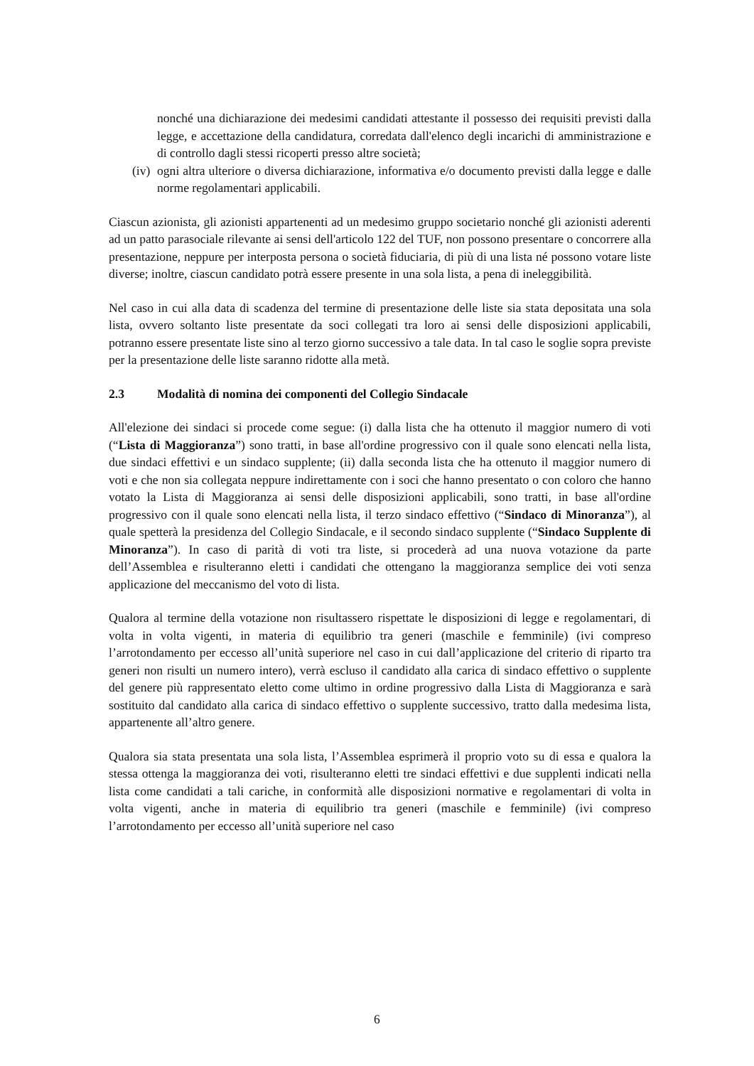nonché una dichiarazione dei medesimi candidati attestante il possesso dei requisiti previsti dalla legge, e accettazione della candidatura, corredata dall'elenco degli incarichi di amministrazione e di controllo dagli stessi ricoperti presso altre società;
(iv) ogni altra ulteriore o diversa dichiarazione, informativa e/o documento previsti dalla legge e dalle norme regolamentari applicabili.
Ciascun azionista, gli azionisti appartenenti ad un medesimo gruppo societario nonché gli azionisti aderenti ad un patto parasociale rilevante ai sensi dell'articolo 122 del TUF, non possono presentare o concorrere alla presentazione, neppure per interposta persona o società fiduciaria, di più di una lista né possono votare liste diverse; inoltre, ciascun candidato potrà essere presente in una sola lista, a pena di ineleggibilità.
Nel caso in cui alla data di scadenza del termine di presentazione delle liste sia stata depositata una sola lista, ovvero soltanto liste presentate da soci collegati tra loro ai sensi delle disposizioni applicabili, potranno essere presentate liste sino al terzo giorno successivo a tale data. In tal caso le soglie sopra previste per la presentazione delle liste saranno ridotte alla metà.
2.3 Modalità di nomina dei componenti del Collegio Sindacale
All'elezione dei sindaci si procede come segue: (i) dalla lista che ha ottenuto il maggior numero di voti (“Lista di Maggioranza”) sono tratti, in base all'ordine progressivo con il quale sono elencati nella lista, due sindaci effettivi e un sindaco supplente; (ii) dalla seconda lista che ha ottenuto il maggior numero di voti e che non sia collegata neppure indirettamente con i soci che hanno presentato o con coloro che hanno votato la Lista di Maggioranza ai sensi delle disposizioni applicabili, sono tratti, in base all'ordine progressivo con il quale sono elencati nella lista, il terzo sindaco effettivo (“Sindaco di Minoranza”), al quale spetterà la presidenza del Collegio Sindacale, e il secondo sindaco supplente (“Sindaco Supplente di Minoranza”). In caso di parità di voti tra liste, si procederà ad una nuova votazione da parte dell’Assemblea e risulteranno eletti i candidati che ottengano la maggioranza semplice dei voti senza applicazione del meccanismo del voto di lista.
Qualora al termine della votazione non risultassero rispettate le disposizioni di legge e regolamentari, di volta in volta vigenti, in materia di equilibrio tra generi (maschile e femminile) (ivi compreso l’arrotondamento per eccesso all’unità superiore nel caso in cui dall’applicazione del criterio di riparto tra generi non risulti un numero intero), verrà escluso il candidato alla carica di sindaco effettivo o supplente del genere più rappresentato eletto come ultimo in ordine progressivo dalla Lista di Maggioranza e sarà sostituito dal candidato alla carica di sindaco effettivo o supplente successivo, tratto dalla medesima lista, appartenente all’altro genere.
Qualora sia stata presentata una sola lista, l’Assemblea esprimerà il proprio voto su di essa e qualora la stessa ottenga la maggioranza dei voti, risulteranno eletti tre sindaci effettivi e due supplenti indicati nella lista come candidati a tali cariche, in conformità alle disposizioni normative e regolamentari di volta in volta vigenti, anche in materia di equilibrio tra generi (maschile e femminile) (ivi compreso l’arrotondamento per eccesso all’unità superiore nel caso
6